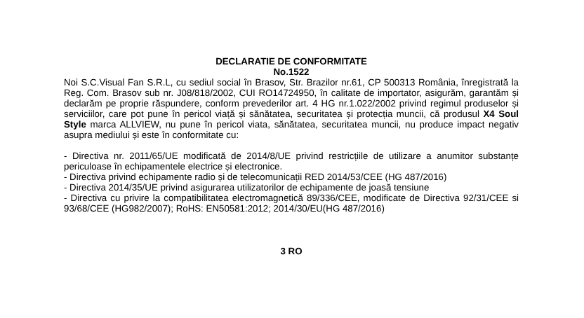DECLARATIE DE CONFORMITATE
No.1522
Noi S.C.Visual Fan S.R.L, cu sediul social în Brasov, Str. Brazilor nr.61, CP 500313 România, înregistrată la Reg. Com. Brasov sub nr. J08/818/2002, CUI RO14724950, în calitate de importator, asigurăm, garantăm și declarăm pe proprie răspundere, conform prevederilor art. 4 HG nr.1.022/2002 privind regimul produselor și serviciilor, care pot pune în pericol viață și sănătatea, securitatea și protecția muncii, că produsul X4 Soul Style marca ALLVIEW, nu pune în pericol viata, sănătatea, securitatea muncii, nu produce impact negativ asupra mediului și este în conformitate cu:
- Directiva nr. 2011/65/UE modificată de 2014/8/UE privind restricțiile de utilizare a anumitor substanțe periculoase în echipamentele electrice și electronice.
- Directiva privind echipamente radio și de telecomunicații RED 2014/53/CEE (HG 487/2016)
- Directiva 2014/35/UE privind asigurarea utilizatorilor de echipamente de joasă tensiune
- Directiva cu privire la compatibilitatea electromagnetică 89/336/CEE, modificate de Directiva 92/31/CEE si 93/68/CEE (HG982/2007); RoHS: EN50581:2012; 2014/30/EU(HG 487/2016)
3 RO